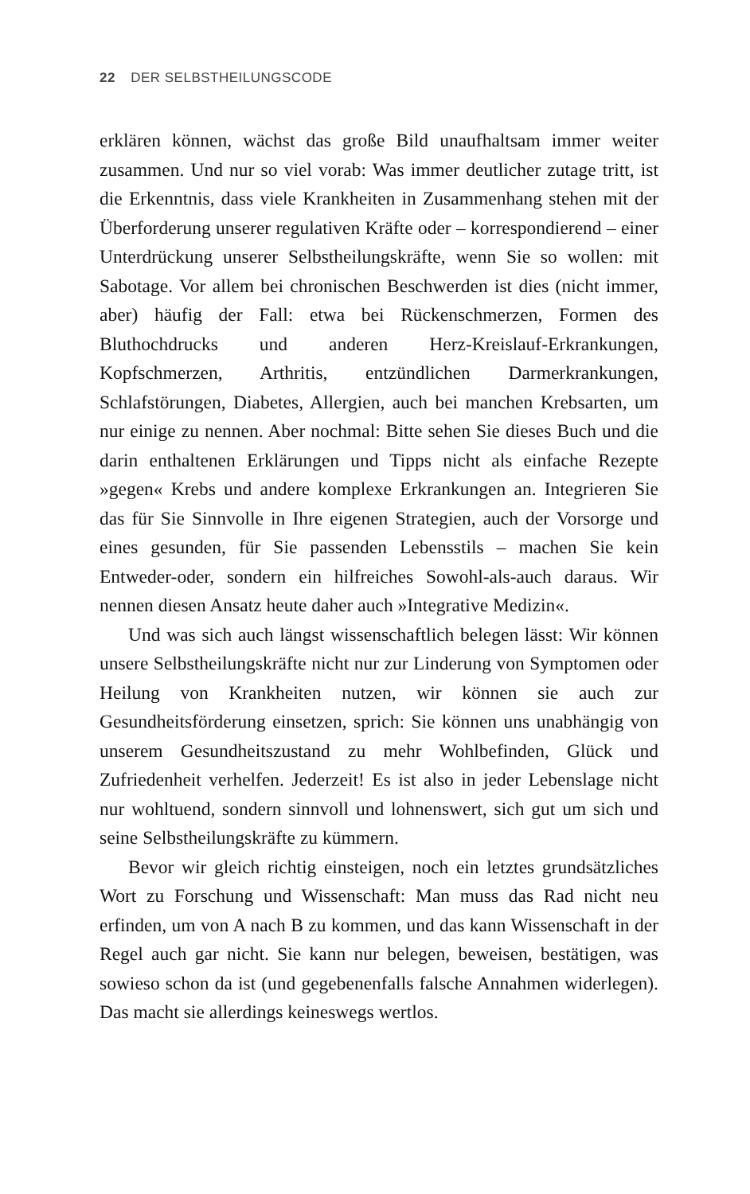22 DER SELBSTHEILUNGSCODE
erklären können, wächst das große Bild unaufhaltsam immer weiter zusammen. Und nur so viel vorab: Was immer deutlicher zutage tritt, ist die Erkenntnis, dass viele Krankheiten in Zusammenhang stehen mit der Überforderung unserer regulativen Kräfte oder – korrespondierend – einer Unterdrückung unserer Selbstheilungskräfte, wenn Sie so wollen: mit Sabotage. Vor allem bei chronischen Beschwerden ist dies (nicht immer, aber) häufig der Fall: etwa bei Rückenschmerzen, Formen des Bluthochdrucks und anderen Herz-Kreislauf-Erkrankungen, Kopfschmerzen, Arthritis, entzündlichen Darmerkrankungen, Schlafstörungen, Diabetes, Allergien, auch bei manchen Krebsarten, um nur einige zu nennen. Aber nochmal: Bitte sehen Sie dieses Buch und die darin enthaltenen Erklärungen und Tipps nicht als einfache Rezepte »gegen« Krebs und andere komplexe Erkrankungen an. Integrieren Sie das für Sie Sinnvolle in Ihre eigenen Strategien, auch der Vorsorge und eines gesunden, für Sie passenden Lebensstils – machen Sie kein Entweder-oder, sondern ein hilfreiches Sowohl-als-auch daraus. Wir nennen diesen Ansatz heute daher auch »Integrative Medizin«.
Und was sich auch längst wissenschaftlich belegen lässt: Wir können unsere Selbstheilungskräfte nicht nur zur Linderung von Symptomen oder Heilung von Krankheiten nutzen, wir können sie auch zur Gesundheitsförderung einsetzen, sprich: Sie können uns unabhängig von unserem Gesundheitszustand zu mehr Wohlbefinden, Glück und Zufriedenheit verhelfen. Jederzeit! Es ist also in jeder Lebenslage nicht nur wohltuend, sondern sinnvoll und lohnenswert, sich gut um sich und seine Selbstheilungskräfte zu kümmern.
Bevor wir gleich richtig einsteigen, noch ein letztes grundsätzliches Wort zu Forschung und Wissenschaft: Man muss das Rad nicht neu erfinden, um von A nach B zu kommen, und das kann Wissenschaft in der Regel auch gar nicht. Sie kann nur belegen, beweisen, bestätigen, was sowieso schon da ist (und gegebenenfalls falsche Annahmen widerlegen). Das macht sie allerdings keineswegs wertlos.